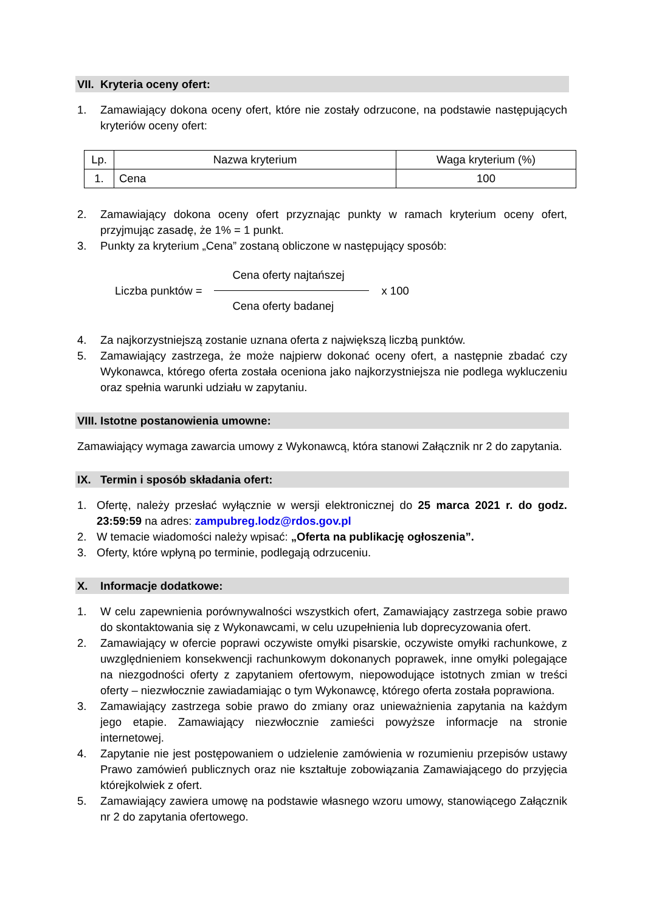VII. Kryteria oceny ofert:
1. Zamawiający dokona oceny ofert, które nie zostały odrzucone, na podstawie następujących kryteriów oceny ofert:
| Lp. | Nazwa kryterium | Waga kryterium (%) |
| --- | --- | --- |
| 1. | Cena | 100 |
2. Zamawiający dokona oceny ofert przyznając punkty w ramach kryterium oceny ofert, przyjmując zasadę, że 1% = 1 punkt.
3. Punkty za kryterium „Cena” zostaną obliczone w następujący sposób:
Liczba punktów =
Cena oferty najtańszej
Cena oferty badanej
x 100
4. Za najkorzystniejszą zostanie uznana oferta z największą liczbą punktów.
5. Zamawiający zastrzega, że może najpierw dokonać oceny ofert, a następnie zbadać czy Wykonawca, którego oferta została oceniona jako najkorzystniejsza nie podlega wykluczeniu oraz spełnia warunki udziału w zapytaniu.
VIII. Istotne postanowienia umowne:
Zamawiający wymaga zawarcia umowy z Wykonawcą, która stanowi Załącznik nr 2 do zapytania.
IX. Termin i sposób składania ofert:
1. Ofertę, należy przesłać wyłącznie w wersji elektronicznej do 25 marca 2021 r. do godz. 23:59:59 na adres: zampubreg.lodz@rdos.gov.pl
2. W temacie wiadomości należy wpisać: „Oferta na publikację ogłoszenia”.
3. Oferty, które wpłyną po terminie, podlegają odrzuceniu.
X. Informacje dodatkowe:
1. W celu zapewnienia porównywalności wszystkich ofert, Zamawiający zastrzega sobie prawo do skontaktowania się z Wykonawcami, w celu uzupełnienia lub doprecyzowania ofert.
2. Zamawiający w ofercie poprawi oczywiste omyłki pisarskie, oczywiste omyłki rachunkowe, z uwzględnieniem konsekwencji rachunkowym dokonanych poprawek, inne omyłki polegające na niezgodności oferty z zapytaniem ofertowym, niepowodujące istotnych zmian w treści oferty – niezwłocznie zawiadamiając o tym Wykonawcę, którego oferta została poprawiona.
3. Zamawiający zastrzega sobie prawo do zmiany oraz unieważnienia zapytania na każdym jego etapie. Zamawiający niezwłocznie zamieści powyższe informacje na stronie internetowej.
4. Zapytanie nie jest postępowaniem o udzielenie zamówienia w rozumieniu przepisów ustawy Prawo zamówień publicznych oraz nie kształtuje zobowiązania Zamawiającego do przyjęcia którejkolwiek z ofert.
5. Zamawiający zawiera umowę na podstawie własnego wzoru umowy, stanowiącego Załącznik nr 2 do zapytania ofertowego.